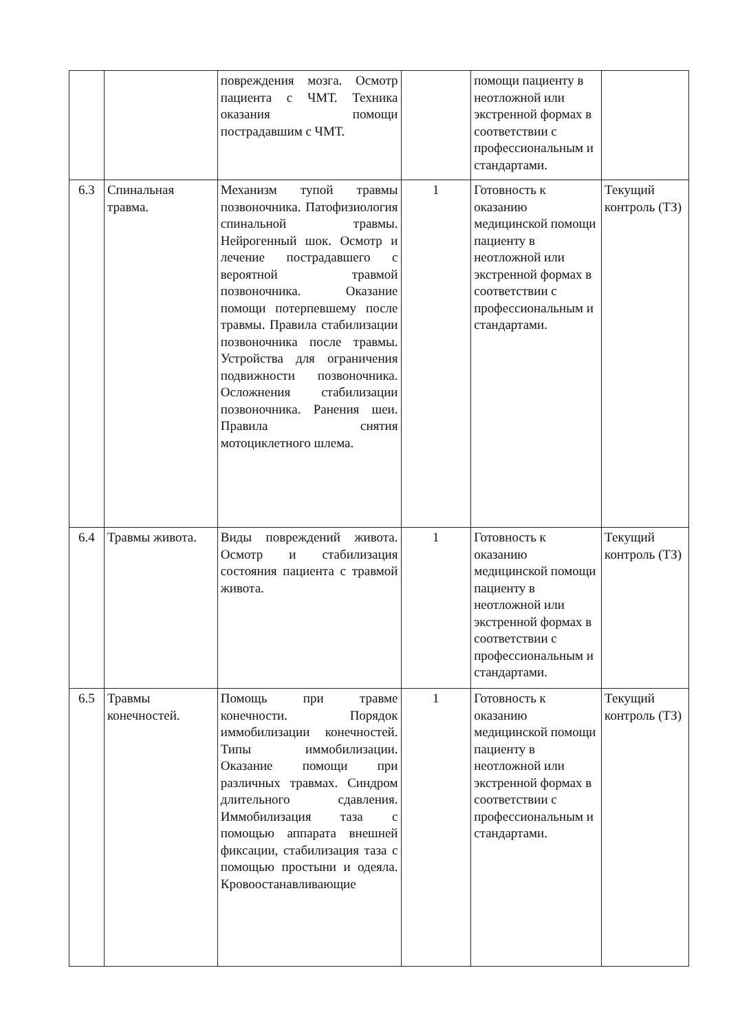| | | повреждения мозга. Осмотр пациента с ЧМТ. Техника оказания помощи пострадавшим с ЧМТ. | | помощи пациенту в неотложной или экстренной формах в соответствии с профессиональным и стандартами. | |
| 6.3 | Спинальная травма. | Механизм тупой травмы позвоночника. Патофизиология спинальной травмы. Нейрогенный шок. Осмотр и лечение пострадавшего с вероятной травмой позвоночника. Оказание помощи потерпевшему после травмы. Правила стабилизации позвоночника после травмы. Устройства для ограничения подвижности позвоночника. Осложнения стабилизации позвоночника. Ранения шеи. Правила снятия мотоциклетного шлема. | 1 | Готовность к оказанию медицинской помощи пациенту в неотложной или экстренной формах в соответствии с профессиональным и стандартами. | Текущий контроль (ТЗ) |
| 6.4 | Травмы живота. | Виды повреждений живота. Осмотр и стабилизация состояния пациента с травмой живота. | 1 | Готовность к оказанию медицинской помощи пациенту в неотложной или экстренной формах в соответствии с профессиональным и стандартами. | Текущий контроль (ТЗ) |
| 6.5 | Травмы конечностей. | Помощь при травме конечности. Порядок иммобилизации конечностей. Типы иммобилизации. Оказание помощи при различных травмах. Синдром длительного сдавления. Иммобилизация таза с помощью аппарата внешней фиксации, стабилизация таза с помощью простыни и одеяла. Кровоостанавливающие | 1 | Готовность к оказанию медицинской помощи пациенту в неотложной или экстренной формах в соответствии с профессиональным и стандартами. | Текущий контроль (ТЗ) |